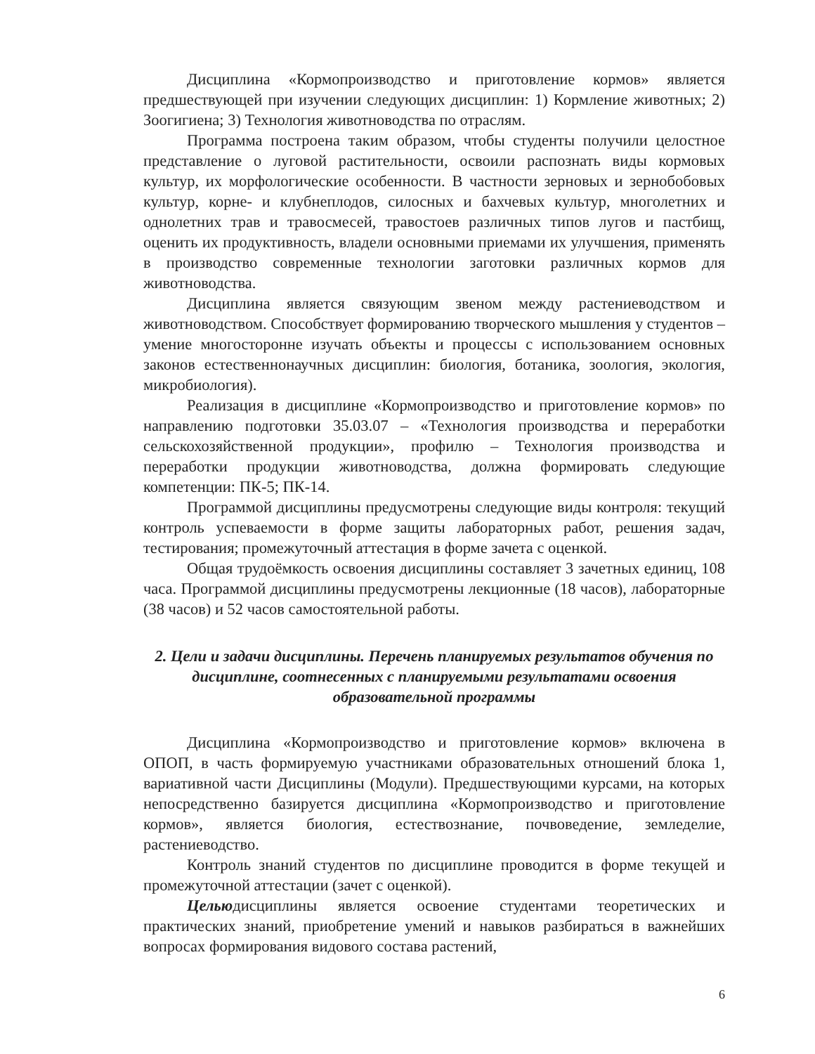Дисциплина «Кормопроизводство и приготовление кормов» является предшествующей при изучении следующих дисциплин: 1) Кормление животных; 2) Зоогигиена; 3) Технология животноводства по отраслям.
Программа построена таким образом, чтобы студенты получили целостное представление о луговой растительности, освоили распознать виды кормовых культур, их морфологические особенности. В частности зерновых и зернобобовых культур, корне- и клубнеплодов, силосных и бахчевых культур, многолетних и однолетних трав и травосмесей, травостоев различных типов лугов и пастбищ, оценить их продуктивность, владели основными приемами их улучшения, применять в производство современные технологии заготовки различных кормов для животноводства.
Дисциплина является связующим звеном между растениеводством и животноводством. Способствует формированию творческого мышления у студентов – умение многосторонне изучать объекты и процессы с использованием основных законов естественнонаучных дисциплин: биология, ботаника, зоология, экология, микробиология).
Реализация в дисциплине «Кормопроизводство и приготовление кормов» по направлению подготовки 35.03.07 – «Технология производства и переработки сельскохозяйственной продукции», профилю – Технология производства и переработки продукции животноводства, должна формировать следующие компетенции: ПК-5; ПК-14.
Программой дисциплины предусмотрены следующие виды контроля: текущий контроль успеваемости в форме защиты лабораторных работ, решения задач, тестирования; промежуточный аттестация в форме зачета с оценкой.
Общая трудоёмкость освоения дисциплины составляет 3 зачетных единиц, 108 часа. Программой дисциплины предусмотрены лекционные (18 часов), лабораторные (38 часов) и 52 часов самостоятельной работы.
2. Цели и задачи дисциплины. Перечень планируемых результатов обучения по дисциплине, соотнесенных с планируемыми результатами освоения образовательной программы
Дисциплина «Кормопроизводство и приготовление кормов» включена в ОПОП, в часть формируемую участниками образовательных отношений блока 1, вариативной части Дисциплины (Модули). Предшествующими курсами, на которых непосредственно базируется дисциплина «Кормопроизводство и приготовление кормов», является биология, естествознание, почвоведение, земледелие, растениеводство.
Контроль знаний студентов по дисциплине проводится в форме текущей и промежуточной аттестации (зачет с оценкой).
Цельюдисциплины является освоение студентами теоретических и практических знаний, приобретение умений и навыков разбираться в важнейших вопросах формирования видового состава растений,
6